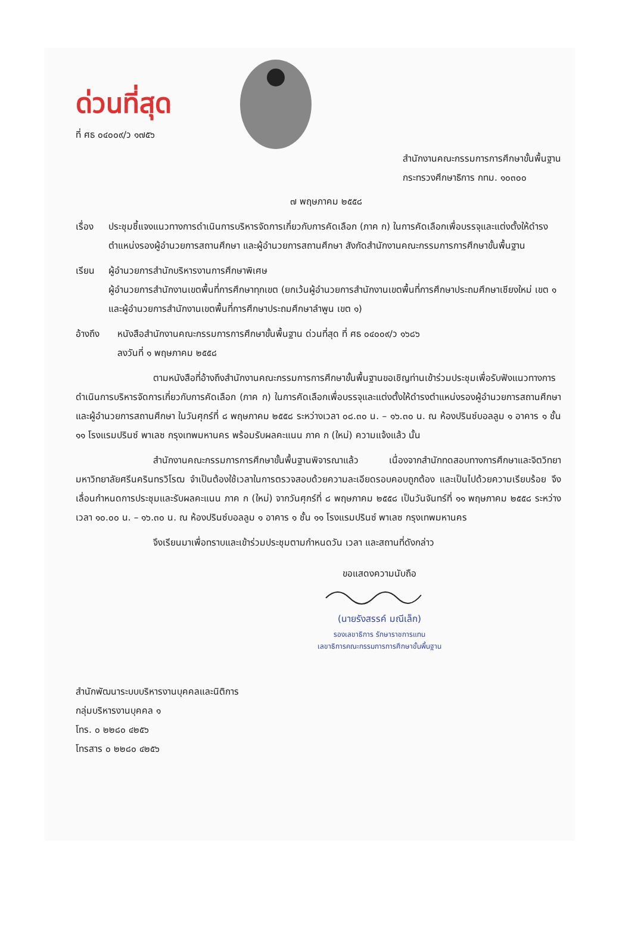ด่วนที่สุด
ที่ ศธ ๐๔๐๐๙/ว ๑๗๕๖
สำนักงานคณะกรรมการการศึกษาขั้นพื้นฐาน
กระทรวงศึกษาธิการ กทม. ๑๐๓๐๐
๗ พฤษภาคม ๒๕๕๘
เรื่อง
ประชุมชี้แจงแนวทางการดำเนินการบริหารจัดการเกี่ยวกับการคัดเลือก (ภาค ก) ในการคัดเลือกเพื่อบรรจุและแต่งตั้งให้ดำรงตำแหน่งรองผู้อำนวยการสถานศึกษา และผู้อำนวยการสถานศึกษา สังกัดสำนักงานคณะกรรมการการศึกษาขั้นพื้นฐาน
เรียน ผู้อำนวยการสำนักบริหารงานการศึกษาพิเศษ
ผู้อำนวยการสำนักงานเขตพื้นที่การศึกษาทุกเขต (ยกเว้นผู้อำนวยการสำนักงานเขตพื้นที่การศึกษาประถมศึกษาเชียงใหม่ เขต ๑ และผู้อำนวยการสำนักงานเขตพื้นที่การศึกษาประถมศึกษาลำพูน เขต ๑)
อ้างถึง หนังสือสำนักงานคณะกรรมการการศึกษาขั้นพื้นฐาน ด่วนที่สุด ที่ ศธ ๐๔๐๐๙/ว ๑๖๘๖
ลงวันที่ ๑ พฤษภาคม ๒๕๕๘
ตามหนังสือที่อ้างถึงสำนักงานคณะกรรมการการศึกษาขั้นพื้นฐานขอเชิญท่านเข้าร่วมประชุมเพื่อรับฟังแนวทางการดำเนินการบริหารจัดการเกี่ยวกับการคัดเลือก (ภาค ก) ในการคัดเลือกเพื่อบรรจุและแต่งตั้งให้ดำรงตำแหน่งรองผู้อำนวยการสถานศึกษา และผู้อำนวยการสถานศึกษา ในวันศุกร์ที่ ๘ พฤษภาคม ๒๕๕๘ ระหว่างเวลา ๐๘.๓๐ น. – ๑๖.๓๐ น. ณ ห้องปรินซ์บอลลูม ๑ อาคาร ๑ ชั้น ๑๑ โรงแรมปรินซ์ พาเลซ กรุงเทพมหานคร พร้อมรับผลคะแนน ภาค ก (ใหม่) ความแจ้งแล้ว นั้น
สำนักงานคณะกรรมการการศึกษาขั้นพื้นฐานพิจารณาแล้ว เนื่องจากสำนักทดสอบทางการศึกษาและจิตวิทยา มหาวิทยาลัยศรีนครินทรวิโรฒ จำเป็นต้องใช้เวลาในการตรวจสอบด้วยความละเอียดรอบคอบถูกต้อง และเป็นไปด้วยความเรียบร้อย จึงเลื่อนกำหนดการประชุมและรับผลคะแนน ภาค ก (ใหม่) จากวันศุกร์ที่ ๘ พฤษภาคม ๒๕๕๘ เป็นวันจันทร์ที่ ๑๑ พฤษภาคม ๒๕๕๘ ระหว่างเวลา ๑๐.๐๐ น. – ๑๖.๓๐ น. ณ ห้องปรินซ์บอลลูม ๑ อาคาร ๑ ชั้น ๑๑ โรงแรมปรินซ์ พาเลซ กรุงเทพมหานคร
จึงเรียนมาเพื่อทราบและเข้าร่วมประชุมตามกำหนดวัน เวลา และสถานที่ดังกล่าว
ขอแสดงความนับถือ
(นายรังสรรค์ มณีเล็ก)
รองเลขาธิการ รักษาราชการแทน
เลขาธิการคณะกรรมการการศึกษาขั้นพื้นฐาน
สำนักพัฒนาระบบบริหารงานบุคคลและนิติการ
กลุ่มบริหารงานบุคคล ๑
โทร. ๐ ๒๒๘๐ ๔๒๕๖
โทรสาร ๐ ๒๒๘๐ ๔๒๕๖